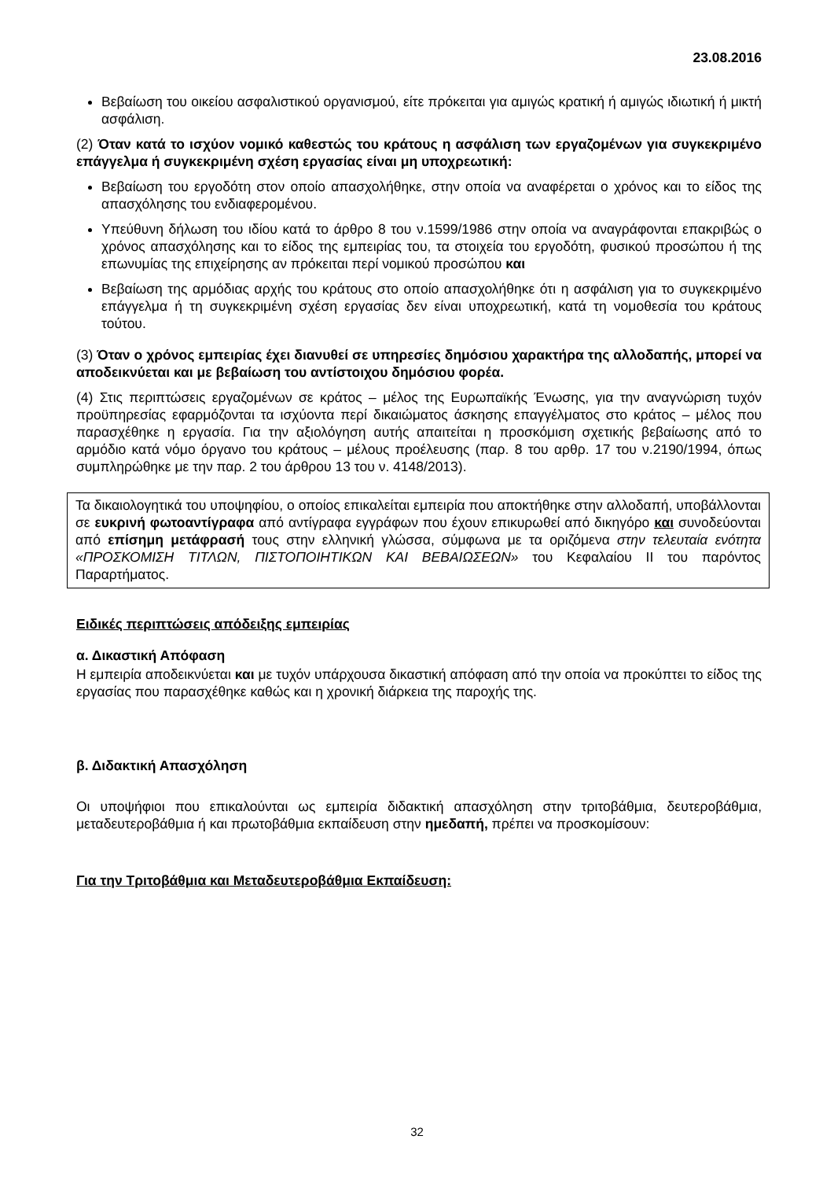23.08.2016
Βεβαίωση του οικείου ασφαλιστικού οργανισμού, είτε πρόκειται για αμιγώς κρατική ή αμιγώς ιδιωτική ή μικτή ασφάλιση.
(2) Όταν κατά το ισχύον νομικό καθεστώς του κράτους η ασφάλιση των εργαζομένων για συγκεκριμένο επάγγελμα ή συγκεκριμένη σχέση εργασίας είναι μη υποχρεωτική:
Βεβαίωση του εργοδότη στον οποίο απασχολήθηκε, στην οποία να αναφέρεται ο χρόνος και το είδος της απασχόλησης του ενδιαφερομένου.
Υπεύθυνη δήλωση του ιδίου κατά το άρθρο 8 του ν.1599/1986 στην οποία να αναγράφονται επακριβώς ο χρόνος απασχόλησης και το είδος της εμπειρίας του, τα στοιχεία του εργοδότη, φυσικού προσώπου ή της επωνυμίας της επιχείρησης αν πρόκειται περί νομικού προσώπου και
Βεβαίωση της αρμόδιας αρχής του κράτους στο οποίο απασχολήθηκε ότι η ασφάλιση για το συγκεκριμένο επάγγελμα ή τη συγκεκριμένη σχέση εργασίας δεν είναι υποχρεωτική, κατά τη νομοθεσία του κράτους τούτου.
(3) Όταν ο χρόνος εμπειρίας έχει διανυθεί σε υπηρεσίες δημόσιου χαρακτήρα της αλλοδαπής, μπορεί να αποδεικνύεται και με βεβαίωση του αντίστοιχου δημόσιου φορέα.
(4) Στις περιπτώσεις εργαζομένων σε κράτος – μέλος της Ευρωπαϊκής Ένωσης, για την αναγνώριση τυχόν προϋπηρεσίας εφαρμόζονται τα ισχύοντα περί δικαιώματος άσκησης επαγγέλματος στο κράτος – μέλος που παρασχέθηκε η εργασία. Για την αξιολόγηση αυτής απαιτείται η προσκόμιση σχετικής βεβαίωσης από το αρμόδιο κατά νόμο όργανο του κράτους – μέλους προέλευσης (παρ. 8 του αρθρ. 17 του ν.2190/1994, όπως συμπληρώθηκε με την παρ. 2 του άρθρου 13 του ν. 4148/2013).
Τα δικαιολογητικά του υποψηφίου, ο οποίος επικαλείται εμπειρία που αποκτήθηκε στην αλλοδαπή, υποβάλλονται σε ευκρινή φωτοαντίγραφα από αντίγραφα εγγράφων που έχουν επικυρωθεί από δικηγόρο και συνοδεύονται από επίσημη μετάφρασή τους στην ελληνική γλώσσα, σύμφωνα με τα οριζόμενα στην τελευταία ενότητα «ΠΡΟΣΚΟΜΙΣΗ ΤΙΤΛΩΝ, ΠΙΣΤΟΠΟΙΗΤΙΚΩΝ ΚΑΙ ΒΕΒΑΙΩΣΕΩΝ» του Κεφαλαίου ΙΙ του παρόντος Παραρτήματος.
Ειδικές περιπτώσεις απόδειξης εμπειρίας
α. Δικαστική Απόφαση
Η εμπειρία αποδεικνύεται και με τυχόν υπάρχουσα δικαστική απόφαση από την οποία να προκύπτει το είδος της εργασίας που παρασχέθηκε καθώς και η χρονική διάρκεια της παροχής της.
β. Διδακτική Απασχόληση
Οι υποψήφιοι που επικαλούνται ως εμπειρία διδακτική απασχόληση στην τριτοβάθμια, δευτεροβάθμια, μεταδευτεροβάθμια ή και πρωτοβάθμια εκπαίδευση στην ημεδαπή, πρέπει να προσκομίσουν:
Για την Τριτοβάθμια και Μεταδευτεροβάθμια Εκπαίδευση:
32